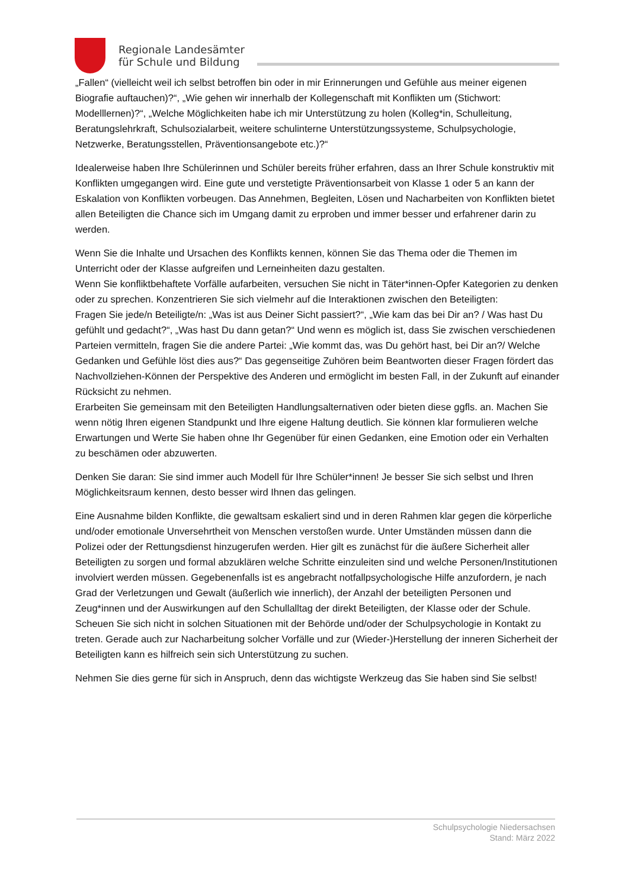Regionale Landesämter
für Schule und Bildung
„Fallen“ (vielleicht weil ich selbst betroffen bin oder in mir Erinnerungen und Gefühle aus meiner eigenen Biografie auftauchen)?“, „Wie gehen wir innerhalb der Kollegenschaft mit Konflikten um (Stichwort: Modelllernen)?“, „Welche Möglichkeiten habe ich mir Unterstützung zu holen (Kolleg*in, Schulleitung, Beratungslehrkraft, Schulsozialarbeit, weitere schulinterne Unterstützungssysteme, Schulpsychologie, Netzwerke, Beratungsstellen, Präventionsangebote etc.)?“
Idealerweise haben Ihre Schülerinnen und Schüler bereits früher erfahren, dass an Ihrer Schule konstruktiv mit Konflikten umgegangen wird. Eine gute und verstetigte Präventionsarbeit von Klasse 1 oder 5 an kann der Eskalation von Konflikten vorbeugen. Das Annehmen, Begleiten, Lösen und Nacharbeiten von Konflikten bietet allen Beteiligten die Chance sich im Umgang damit zu erproben und immer besser und erfahrener darin zu werden.
Wenn Sie die Inhalte und Ursachen des Konflikts kennen, können Sie das Thema oder die Themen im Unterricht oder der Klasse aufgreifen und Lerneinheiten dazu gestalten.
Wenn Sie konfliktbehaftete Vorfälle aufarbeiten, versuchen Sie nicht in Täter*innen-Opfer Kategorien zu denken oder zu sprechen. Konzentrieren Sie sich vielmehr auf die Interaktionen zwischen den Beteiligten:
Fragen Sie jede/n Beteiligte/n: „Was ist aus Deiner Sicht passiert?“, „Wie kam das bei Dir an? / Was hast Du gefühlt und gedacht?“, „Was hast Du dann getan?“ Und wenn es möglich ist, dass Sie zwischen verschiedenen Parteien vermitteln, fragen Sie die andere Partei: „Wie kommt das, was Du gehört hast, bei Dir an?/ Welche Gedanken und Gefühle löst dies aus?“ Das gegenseitige Zuhören beim Beantworten dieser Fragen fördert das Nachvollziehen-Können der Perspektive des Anderen und ermöglicht im besten Fall, in der Zukunft auf einander Rücksicht zu nehmen.
Erarbeiten Sie gemeinsam mit den Beteiligten Handlungsalternativen oder bieten diese ggfls. an. Machen Sie wenn nötig Ihren eigenen Standpunkt und Ihre eigene Haltung deutlich. Sie können klar formulieren welche Erwartungen und Werte Sie haben ohne Ihr Gegenüber für einen Gedanken, eine Emotion oder ein Verhalten zu beschämen oder abzuwerten.
Denken Sie daran: Sie sind immer auch Modell für Ihre Schüler*innen! Je besser Sie sich selbst und Ihren Möglichkeitsraum kennen, desto besser wird Ihnen das gelingen.
Eine Ausnahme bilden Konflikte, die gewaltsam eskaliert sind und in deren Rahmen klar gegen die körperliche und/oder emotionale Unversehrtheit von Menschen verstoßen wurde. Unter Umständen müssen dann die Polizei oder der Rettungsdienst hinzugerufen werden. Hier gilt es zunächst für die äußere Sicherheit aller Beteiligten zu sorgen und formal abzuklären welche Schritte einzuleiten sind und welche Personen/Institutionen involviert werden müssen. Gegebenenfalls ist es angebracht notfallpsychologische Hilfe anzufordern, je nach Grad der Verletzungen und Gewalt (äußerlich wie innerlich), der Anzahl der beteiligten Personen und Zeug*innen und der Auswirkungen auf den Schullalltag der direkt Beteiligten, der Klasse oder der Schule. Scheuen Sie sich nicht in solchen Situationen mit der Behörde und/oder der Schulpsychologie in Kontakt zu treten. Gerade auch zur Nacharbeitung solcher Vorfälle und zur (Wieder-)Herstellung der inneren Sicherheit der Beteiligten kann es hilfreich sein sich Unterstützung zu suchen.
Nehmen Sie dies gerne für sich in Anspruch, denn das wichtigste Werkzeug das Sie haben sind Sie selbst!
Schulpsychologie Niedersachsen
Stand: März 2022